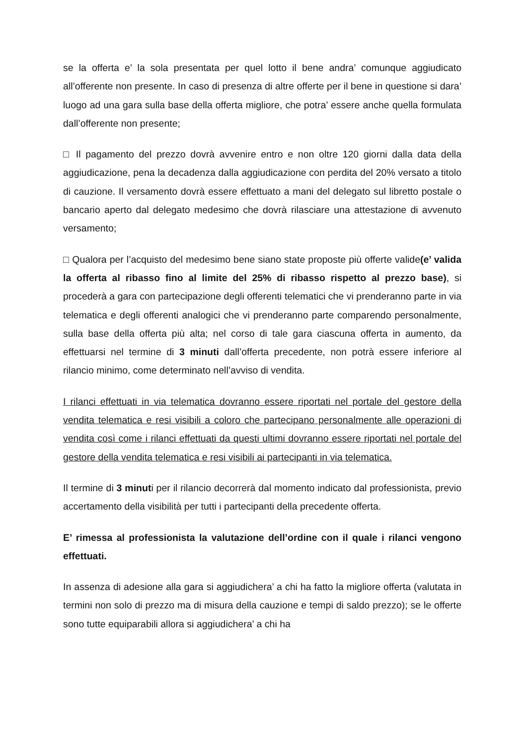se la offerta e’ la sola presentata per quel lotto il bene andra’ comunque aggiudicato all’offerente non presente. In caso di presenza di altre offerte per il bene in questione si dara’ luogo ad una gara sulla base della offerta migliore, che potra’ essere anche quella formulata dall’offerente non presente;
□ Il pagamento del prezzo dovrà avvenire entro e non oltre 120 giorni dalla data della aggiudicazione, pena la decadenza dalla aggiudicazione con perdita del 20% versato a titolo di cauzione. Il versamento dovrà essere effettuato a mani del delegato sul libretto postale o bancario aperto dal delegato medesimo che dovrà rilasciare una attestazione di avvenuto versamento;
□ Qualora per l’acquisto del medesimo bene siano state proposte più offerte valide(e’ valida la offerta al ribasso fino al limite del 25% di ribasso rispetto al prezzo base), si procederà a gara con partecipazione degli offerenti telematici che vi prenderanno parte in via telematica e degli offerenti analogici che vi prenderanno parte comparendo personalmente, sulla base della offerta più alta; nel corso di tale gara ciascuna offerta in aumento, da effettuarsi nel termine di 3 minuti dall’offerta precedente, non potrà essere inferiore al rilancio minimo, come determinato nell’avviso di vendita.
I rilanci effettuati in via telematica dovranno essere riportati nel portale del gestore della vendita telematica e resi visibili a coloro che partecipano personalmente alle operazioni di vendita così come i rilanci effettuati da questi ultimi dovranno essere riportati nel portale del gestore della vendita telematica e resi visibili ai partecipanti in via telematica.
Il termine di 3 minuti per il rilancio decorrerà dal momento indicato dal professionista, previo accertamento della visibilità per tutti i partecipanti della precedente offerta.
E’ rimessa al professionista la valutazione dell’ordine con il quale i rilanci vengono effettuati.
In assenza di adesione alla gara si aggiudichera’ a chi ha fatto la migliore offerta (valutata in termini non solo di prezzo ma di misura della cauzione e tempi di saldo prezzo); se le offerte sono tutte equiparabili allora si aggiudichera’ a chi ha